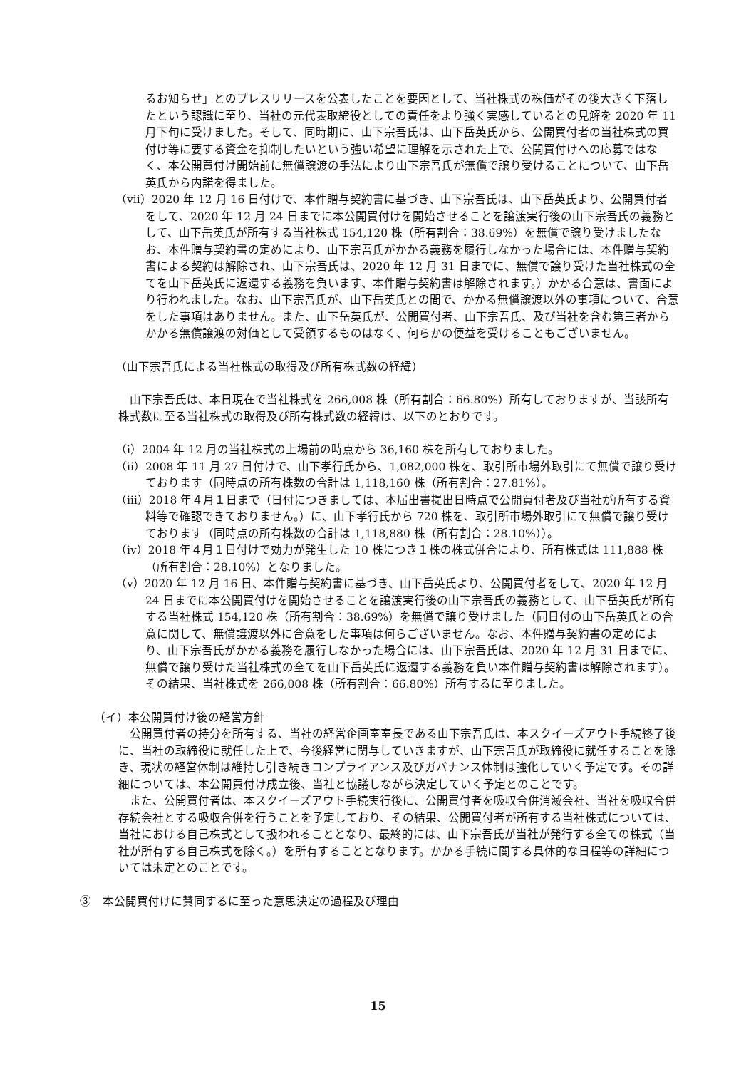るお知らせ」とのプレスリリースを公表したことを要因として、当社株式の株価がその後大きく下落したという認識に至り、当社の元代表取締役としての責任をより強く実感しているとの見解を 2020 年 11 月下旬に受けました。そして、同時期に、山下宗吾氏は、山下岳英氏から、公開買付者の当社株式の買付け等に要する資金を抑制したいという強い希望に理解を示された上で、公開買付けへの応募ではなく、本公開買付け開始前に無償譲渡の手法により山下宗吾氏が無償で譲り受けることについて、山下岳英氏から内諾を得ました。
（ⅶ）2020 年 12 月 16 日付けで、本件贈与契約書に基づき、山下宗吾氏は、山下岳英氏より、公開買付者をして、2020 年 12 月 24 日までに本公開買付けを開始させることを譲渡実行後の山下宗吾氏の義務として、山下岳英氏が所有する当社株式 154,120 株（所有割合：38.69%）を無償で譲り受けましたなお、本件贈与契約書の定めにより、山下宗吾氏がかかる義務を履行しなかった場合には、本件贈与契約書による契約は解除され、山下宗吾氏は、2020 年 12 月 31 日までに、無償で譲り受けた当社株式の全てを山下岳英氏に返還する義務を負います、本件贈与契約書は解除されます。）かかる合意は、書面により行われました。なお、山下宗吾氏が、山下岳英氏との間で、かかる無償譲渡以外の事項について、合意をした事項はありません。また、山下岳英氏が、公開買付者、山下宗吾氏、及び当社を含む第三者からかかる無償譲渡の対価として受領するものはなく、何らかの便益を受けることもございません。
（山下宗吾氏による当社株式の取得及び所有株式数の経緯）
山下宗吾氏は、本日現在で当社株式を 266,008 株（所有割合：66.80%）所有しておりますが、当該所有株式数に至る当社株式の取得及び所有株式数の経緯は、以下のとおりです。
（ⅰ）2004 年 12 月の当社株式の上場前の時点から 36,160 株を所有しておりました。
（ⅱ）2008 年 11 月 27 日付けで、山下孝行氏から、1,082,000 株を、取引所市場外取引にて無償で譲り受けております（同時点の所有株数の合計は 1,118,160 株（所有割合：27.81%）。
（ⅲ）2018 年４月１日まで（日付につきましては、本届出書提出日時点で公開買付者及び当社が所有する資料等で確認できておりません。）に、山下孝行氏から 720 株を、取引所市場外取引にて無償で譲り受けております（同時点の所有株数の合計は 1,118,880 株（所有割合：28.10%））。
（ⅳ）2018 年４月１日付けで効力が発生した 10 株につき１株の株式併合により、所有株式は 111,888 株（所有割合：28.10%）となりました。
（ⅴ）2020 年 12 月 16 日、本件贈与契約書に基づき、山下岳英氏より、公開買付者をして、2020 年 12 月 24 日までに本公開買付けを開始させることを譲渡実行後の山下宗吾氏の義務として、山下岳英氏が所有する当社株式 154,120 株（所有割合：38.69%）を無償で譲り受けました（同日付の山下岳英氏との合意に関して、無償譲渡以外に合意をした事項は何らございません。なお、本件贈与契約書の定めにより、山下宗吾氏がかかる義務を履行しなかった場合には、山下宗吾氏は、2020 年 12 月 31 日までに、無償で譲り受けた当社株式の全てを山下岳英氏に返還する義務を負い本件贈与契約書は解除されます）。その結果、当社株式を 266,008 株（所有割合：66.80%）所有するに至りました。
（イ）本公開買付け後の経営方針
公開買付者の持分を所有する、当社の経営企画室室長である山下宗吾氏は、本スクイーズアウト手続終了後に、当社の取締役に就任した上で、今後経営に関与していきますが、山下宗吾氏が取締役に就任することを除き、現状の経営体制は維持し引き続きコンプライアンス及びガバナンス体制は強化していく予定です。その詳細については、本公開買付け成立後、当社と協議しながら決定していく予定とのことです。
また、公開買付者は、本スクイーズアウト手続実行後に、公開買付者を吸収合併消滅会社、当社を吸収合併存続会社とする吸収合併を行うことを予定しており、その結果、公開買付者が所有する当社株式については、当社における自己株式として扱われることとなり、最終的には、山下宗吾氏が当社が発行する全ての株式（当社が所有する自己株式を除く。）を所有することとなります。かかる手続に関する具体的な日程等の詳細については未定とのことです。
③　本公開買付けに賛同するに至った意思決定の過程及び理由
15